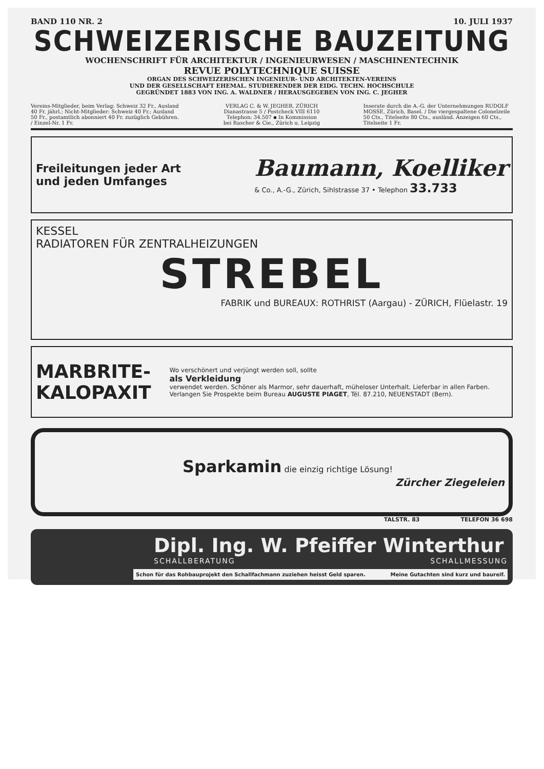BAND 110 NR. 2 10. JULI 1937
SCHWEIZERISCHE BAUZEITUNG
WOCHENSCHRIFT FÜR ARCHITEKTUR / INGENIEURWESEN / MASCHINENTECHNIK
REVUE POLYTECHNIQUE SUISSE
ORGAN DES SCHWEIZERISCHEN INGENIEUR- UND ARCHITEKTEN-VEREINS
UND DER GESELLSCHAFT EHEMAL. STUDIERENDER DER EIDG. TECHN. HOCHSCHULE
GEGRÜNDET 1883 VON ING. A. WALDNER / HERAUSGEGEBEN VON ING. C. JEGHER
Vereins-Mitglieder, beim Verlag: Schweiz 32 Fr., Ausland 40 Fr. jährl.; Nicht-Mitglieder: Schweiz 40 Fr.; Ausland 50 Fr., postamtlich abonniert 40 Fr. zuzüglich Gebühren. / Einzel-Nr. 1 Fr.
VERLAG C. & W. JEGHER, ZÜRICH
Dianastrasse 5 / Postcheck VIII 6110
Telephon: 34.507 ▪ In Kommission
bei Rascher & Cie., Zürich u. Leipzig
Inserate durch die A.-G. der Unternehmungen RUDOLF MOSSE, Zürich, Basel. / Die viergespaltene Colonelzeile 50 Cts., Titelseite 80 Cts., ausländ. Anzeigen 60 Cts., Titelseite 1 Fr.
Freileitungen jeder Art
und jeden Umfanges
Baumann, Koelliker
& Co., A.-G., Zürich, Sihlstrasse 37 • Telephon 33.733
KESSEL
RADIATOREN FÜR ZENTRALHEIZUNGEN
STREBEL
FABRIK und BUREAUX: ROTHRIST (Aargau) - ZÜRICH, Flüelastr. 19
MARBRITE-KALOPAXIT
Wo verschönert und verjüngt werden soll, sollte
als Verkleidung
verwendet werden. Schöner als Marmor, sehr dauerhaft, müheloser Unterhalt. Lieferbar in allen Farben. Verlangen Sie Prospekte beim Bureau AUGUSTE PIAGET, Tél. 87.210, NEUENSTADT (Bern).
Sparkamin die einzig richtige Lösung!
Zürcher Ziegeleien
TALSTR. 83 TELEFON 36 698
Dipl. Ing. W. Pfeiffer Winterthur
SCHALLBERATUNG SCHALLMESSUNG
Schon für das Rohbauprojekt den Schallfachmann zuziehen heisst Geld sparen. Meine Gutachten sind kurz und baureif.